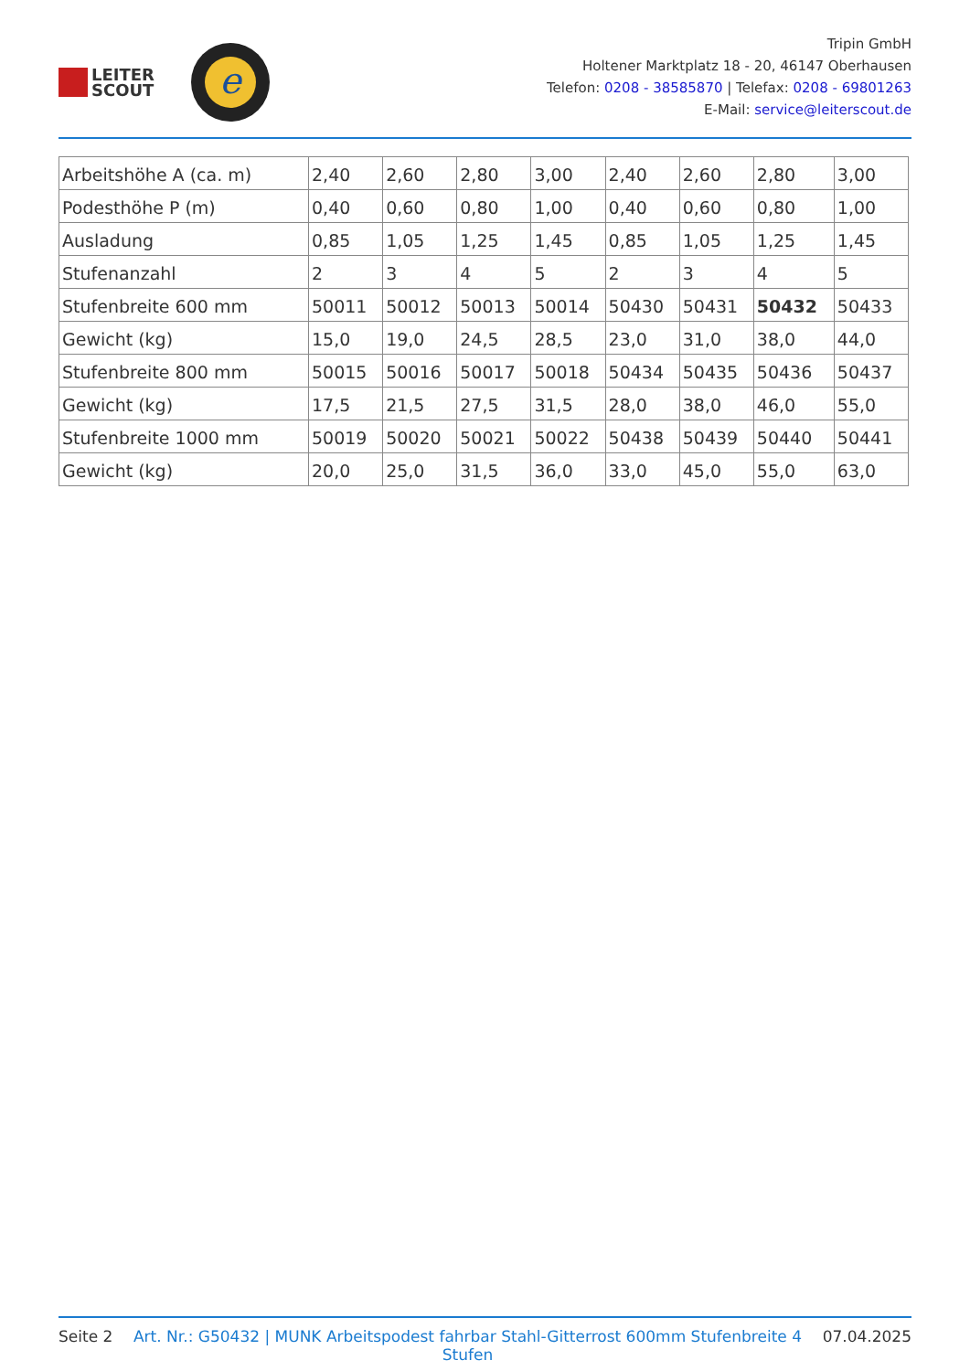LEITER
SCOUT
e
Tripin GmbH
Holtener Marktplatz 18 - 20, 46147 Oberhausen
Telefon: 0208 - 38585870 | Telefax: 0208 - 69801263
E-Mail: service@leiterscout.de
| Arbeitshöhe A (ca. m) | 2,40 | 2,60 | 2,80 | 3,00 | 2,40 | 2,60 | 2,80 | 3,00 |
| Podesthöhe P (m) | 0,40 | 0,60 | 0,80 | 1,00 | 0,40 | 0,60 | 0,80 | 1,00 |
| Ausladung | 0,85 | 1,05 | 1,25 | 1,45 | 0,85 | 1,05 | 1,25 | 1,45 |
| Stufenanzahl | 2 | 3 | 4 | 5 | 2 | 3 | 4 | 5 |
| Stufenbreite 600 mm | 50011 | 50012 | 50013 | 50014 | 50430 | 50431 | 50432 | 50433 |
| Gewicht (kg) | 15,0 | 19,0 | 24,5 | 28,5 | 23,0 | 31,0 | 38,0 | 44,0 |
| Stufenbreite 800 mm | 50015 | 50016 | 50017 | 50018 | 50434 | 50435 | 50436 | 50437 |
| Gewicht (kg) | 17,5 | 21,5 | 27,5 | 31,5 | 28,0 | 38,0 | 46,0 | 55,0 |
| Stufenbreite 1000 mm | 50019 | 50020 | 50021 | 50022 | 50438 | 50439 | 50440 | 50441 |
| Gewicht (kg) | 20,0 | 25,0 | 31,5 | 36,0 | 33,0 | 45,0 | 55,0 | 63,0 |
Seite 2 Art. Nr.: G50432 | MUNK Arbeitspodest fahrbar Stahl-Gitterrost 600mm Stufenbreite 4 Stufen 07.04.2025